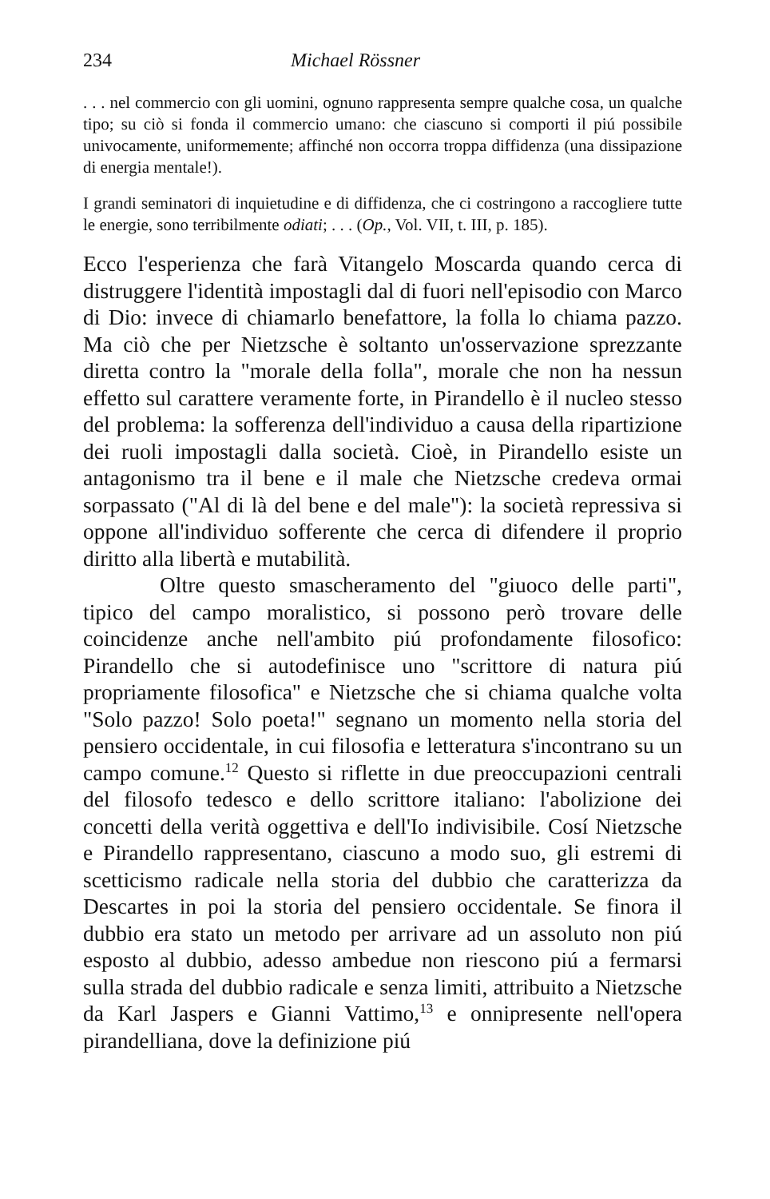234 Michael Rössner
. . . nel commercio con gli uomini, ognuno rappresenta sempre qualche cosa, un qualche tipo; su ciò si fonda il commercio umano: che ciascuno si comporti il piú possibile univocamente, uniformemente; affinché non occorra troppa diffidenza (una dissipazione di energia mentale!).
I grandi seminatori di inquietudine e di diffidenza, che ci costringono a raccogliere tutte le energie, sono terribilmente odiati; . . . (Op., Vol. VII, t. III, p. 185).
Ecco l'esperienza che farà Vitangelo Moscarda quando cerca di distruggere l'identità impostagli dal di fuori nell'episodio con Marco di Dio: invece di chiamarlo benefattore, la folla lo chiama pazzo. Ma ciò che per Nietzsche è soltanto un'osservazione sprezzante diretta contro la "morale della folla", morale che non ha nessun effetto sul carattere veramente forte, in Pirandello è il nucleo stesso del problema: la sofferenza dell'individuo a causa della ripartizione dei ruoli impostagli dalla società. Cioè, in Pirandello esiste un antagonismo tra il bene e il male che Nietzsche credeva ormai sorpassato ("Al di là del bene e del male"): la società repressiva si oppone all'individuo sofferente che cerca di difendere il proprio diritto alla libertà e mutabilità.
Oltre questo smascheramento del "giuoco delle parti", tipico del campo moralistico, si possono però trovare delle coincidenze anche nell'ambito piú profondamente filosofico: Pirandello che si autodefinisce uno "scrittore di natura piú propriamente filosofica" e Nietzsche che si chiama qualche volta "Solo pazzo! Solo poeta!" segnano un momento nella storia del pensiero occidentale, in cui filosofia e letteratura s'incontrano su un campo comune.<sup>12</sup> Questo si riflette in due preoccupazioni centrali del filosofo tedesco e dello scrittore italiano: l'abolizione dei concetti della verità oggettiva e dell'Io indivisibile. Cosí Nietzsche e Pirandello rappresentano, ciascuno a modo suo, gli estremi di scetticismo radicale nella storia del dubbio che caratterizza da Descartes in poi la storia del pensiero occidentale. Se finora il dubbio era stato un metodo per arrivare ad un assoluto non piú esposto al dubbio, adesso ambedue non riescono piú a fermarsi sulla strada del dubbio radicale e senza limiti, attribuito a Nietzsche da Karl Jaspers e Gianni Vattimo,<sup>13</sup> e onnipresente nell'opera pirandelliana, dove la definizione piú